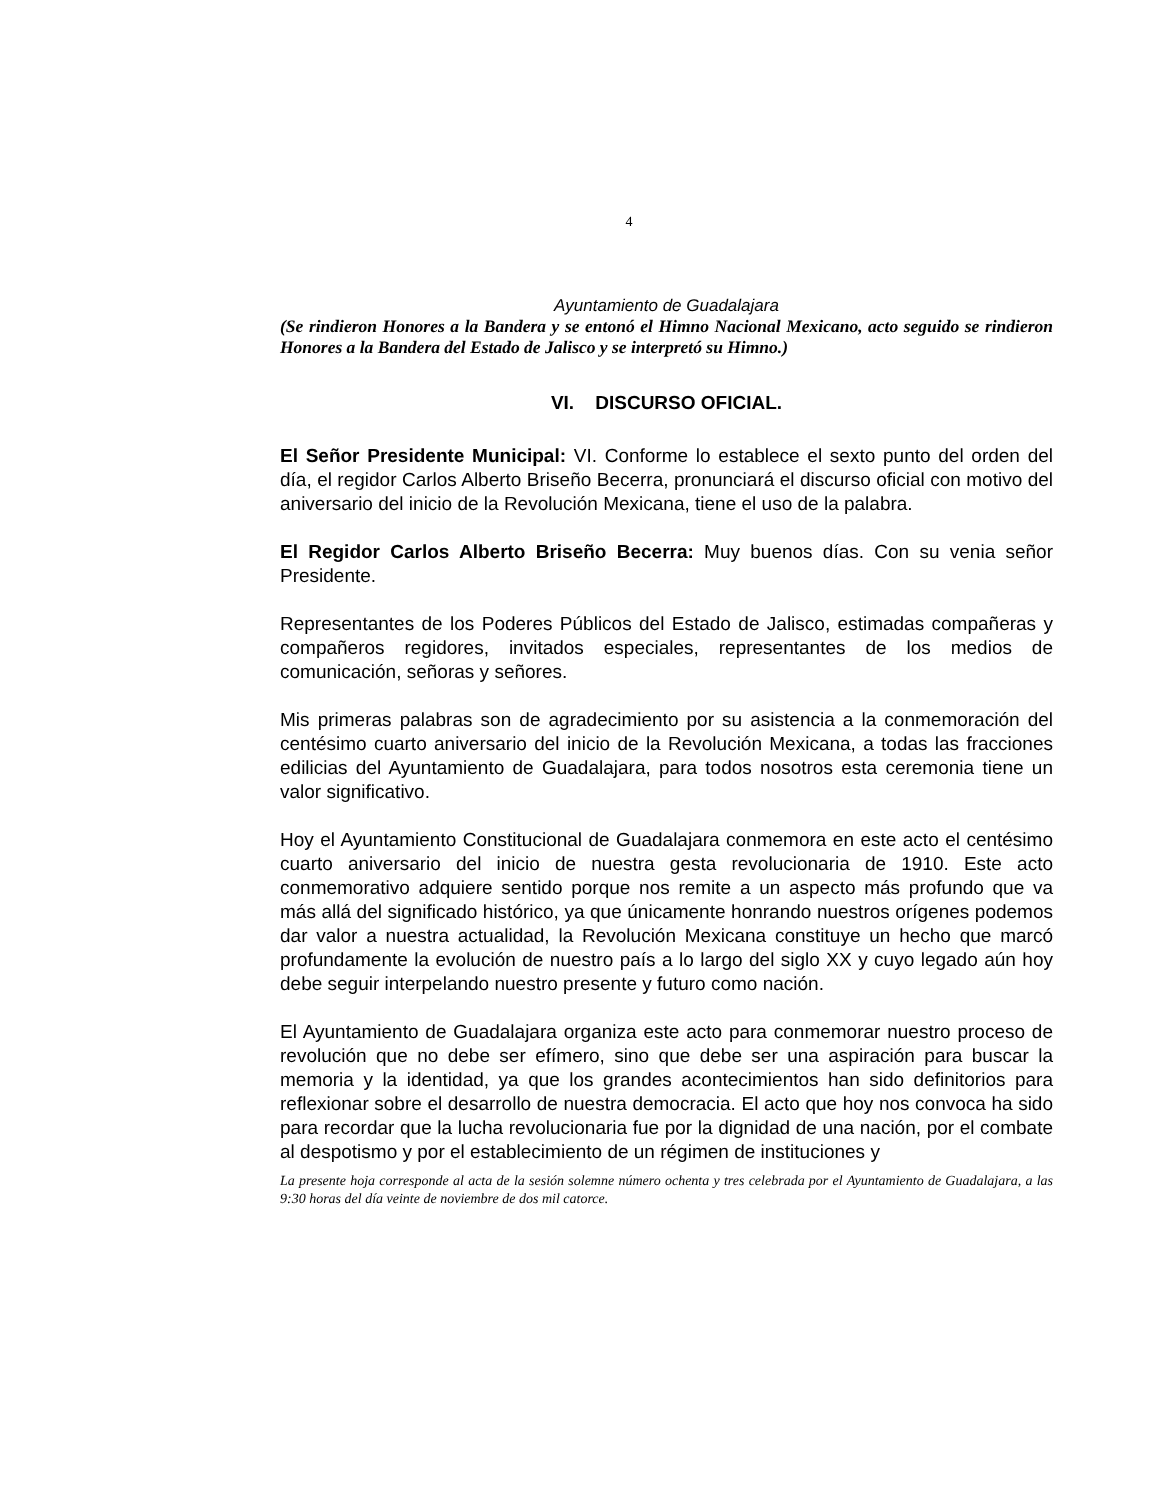4
Ayuntamiento de Guadalajara
(Se rindieron Honores a la Bandera y se entonó el Himno Nacional Mexicano, acto seguido se rindieron Honores a la Bandera del Estado de Jalisco y se interpretó su Himno.)
VI. DISCURSO OFICIAL.
El Señor Presidente Municipal: VI. Conforme lo establece el sexto punto del orden del día, el regidor Carlos Alberto Briseño Becerra, pronunciará el discurso oficial con motivo del aniversario del inicio de la Revolución Mexicana, tiene el uso de la palabra.
El Regidor Carlos Alberto Briseño Becerra: Muy buenos días. Con su venia señor Presidente.
Representantes de los Poderes Públicos del Estado de Jalisco, estimadas compañeras y compañeros regidores, invitados especiales, representantes de los medios de comunicación, señoras y señores.
Mis primeras palabras son de agradecimiento por su asistencia a la conmemoración del centésimo cuarto aniversario del inicio de la Revolución Mexicana, a todas las fracciones edilicias del Ayuntamiento de Guadalajara, para todos nosotros esta ceremonia tiene un valor significativo.
Hoy el Ayuntamiento Constitucional de Guadalajara conmemora en este acto el centésimo cuarto aniversario del inicio de nuestra gesta revolucionaria de 1910. Este acto conmemorativo adquiere sentido porque nos remite a un aspecto más profundo que va más allá del significado histórico, ya que únicamente honrando nuestros orígenes podemos dar valor a nuestra actualidad, la Revolución Mexicana constituye un hecho que marcó profundamente la evolución de nuestro país a lo largo del siglo XX y cuyo legado aún hoy debe seguir interpelando nuestro presente y futuro como nación.
El Ayuntamiento de Guadalajara organiza este acto para conmemorar nuestro proceso de revolución que no debe ser efímero, sino que debe ser una aspiración para buscar la memoria y la identidad, ya que los grandes acontecimientos han sido definitorios para reflexionar sobre el desarrollo de nuestra democracia. El acto que hoy nos convoca ha sido para recordar que la lucha revolucionaria fue por la dignidad de una nación, por el combate al despotismo y por el establecimiento de un régimen de instituciones y
La presente hoja corresponde al acta de la sesión solemne número ochenta y tres celebrada por el Ayuntamiento de Guadalajara, a las 9:30 horas del día veinte de noviembre de dos mil catorce.